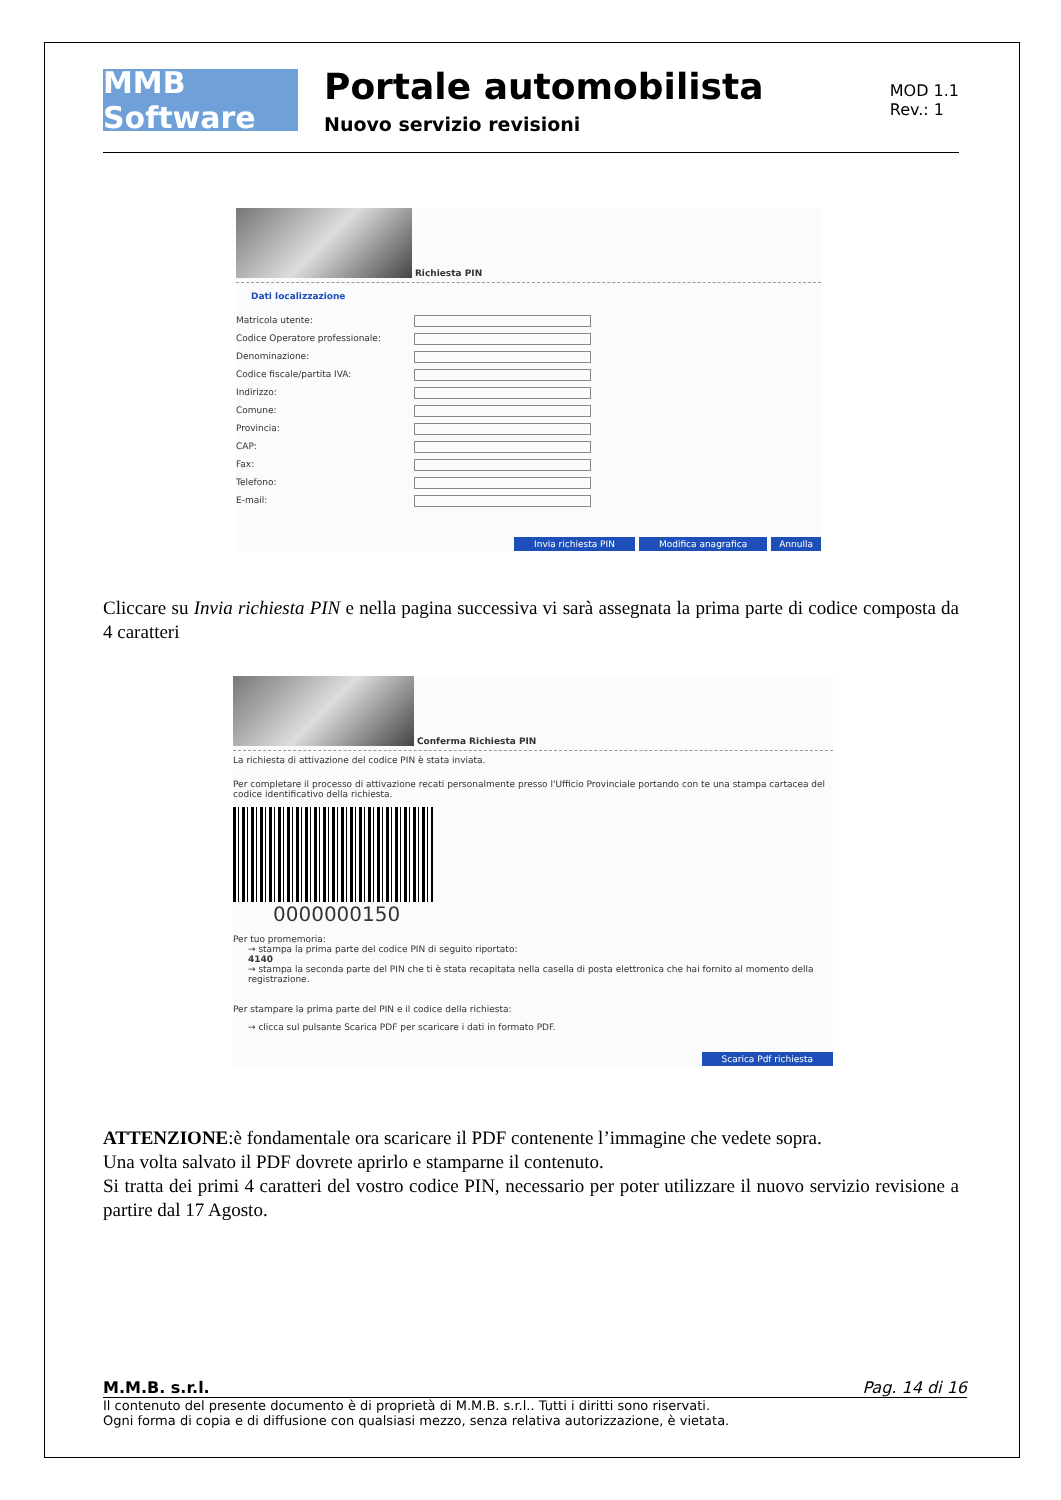MMB Software
Portale automobilista
Nuovo servizio revisioni
MOD 1.1
Rev.: 1
Richiesta PIN
Dati localizzazione
Matricola utente:
Codice Operatore professionale:
Denominazione:
Codice fiscale/partita IVA:
Indirizzo:
Comune:
Provincia:
CAP:
Fax:
Telefono:
E-mail:
Invia richiesta PIN Modifica anagrafica Annulla
Cliccare su Invia richiesta PIN e nella pagina successiva vi sarà assegnata la prima parte di codice composta da 4 caratteri
Conferma Richiesta PIN
La richiesta di attivazione del codice PIN è stata inviata.
Per completare il processo di attivazione recati personalmente presso l'Ufficio Provinciale portando con te una stampa cartacea del codice identificativo della richiesta.
0000000150
Per tuo promemoria:
→ stampa la prima parte del codice PIN di seguito riportato:
4140
→ stampa la seconda parte del PIN che ti è stata recapitata nella casella di posta elettronica che hai fornito al momento della registrazione.
Per stampare la prima parte del PIN e il codice della richiesta:
→ clicca sul pulsante Scarica PDF per scaricare i dati in formato PDF.
Scarica Pdf richiesta
ATTENZIONE:è fondamentale ora scaricare il PDF contenente l’immagine che vedete sopra.
Una volta salvato il PDF dovrete aprirlo e stamparne il contenuto.
Si tratta dei primi 4 caratteri del vostro codice PIN, necessario per poter utilizzare il nuovo servizio revisione a partire dal 17 Agosto.
M.M.B. s.r.l. Pag. 14 di 16
Il contenuto del presente documento è di proprietà di M.M.B. s.r.l.. Tutti i diritti sono riservati.
Ogni forma di copia e di diffusione con qualsiasi mezzo, senza relativa autorizzazione, è vietata.